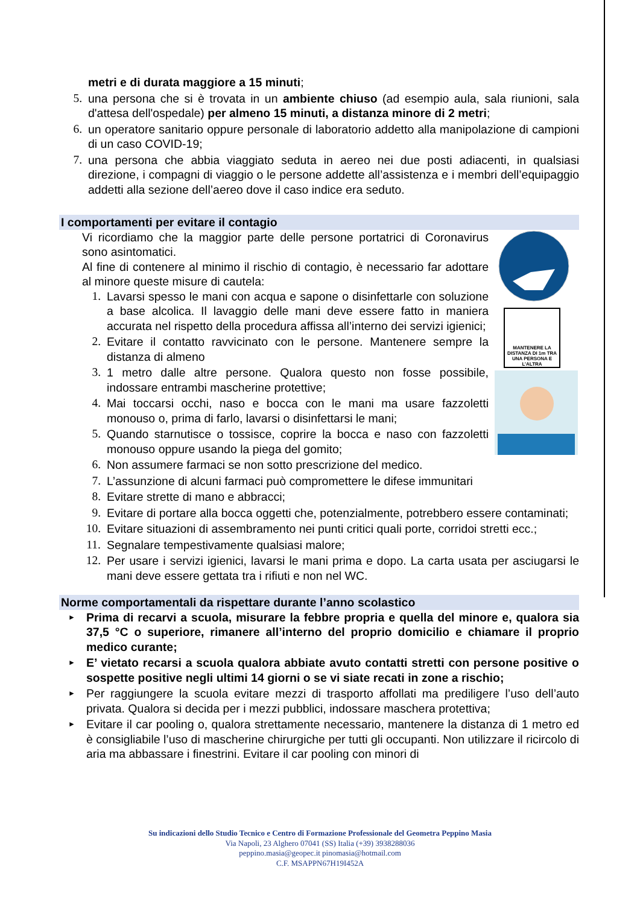metri e di durata maggiore a 15 minuti;
5. una persona che si è trovata in un ambiente chiuso (ad esempio aula, sala riunioni, sala d'attesa dell'ospedale) per almeno 15 minuti, a distanza minore di 2 metri;
6. un operatore sanitario oppure personale di laboratorio addetto alla manipolazione di campioni di un caso COVID-19;
7. una persona che abbia viaggiato seduta in aereo nei due posti adiacenti, in qualsiasi direzione, i compagni di viaggio o le persone addette all’assistenza e i membri dell’equipaggio addetti alla sezione dell’aereo dove il caso indice era seduto.
I comportamenti per evitare il contagio
MANTENERE LA DISTANZA DI 1m TRA UNA PERSONA E L’ALTRA
Vi ricordiamo che la maggior parte delle persone portatrici di Coronavirus sono asintomatici.
Al fine di contenere al minimo il rischio di contagio, è necessario far adottare al minore queste misure di cautela:
1. Lavarsi spesso le mani con acqua e sapone o disinfettarle con soluzione a base alcolica. Il lavaggio delle mani deve essere fatto in maniera accurata nel rispetto della procedura affissa all’interno dei servizi igienici;
2. Evitare il contatto ravvicinato con le persone. Mantenere sempre la distanza di almeno
3. 1 metro dalle altre persone. Qualora questo non fosse possibile, indossare entrambi mascherine protettive;
4. Mai toccarsi occhi, naso e bocca con le mani ma usare fazzoletti monouso o, prima di farlo, lavarsi o disinfettarsi le mani;
5. Quando starnutisce o tossisce, coprire la bocca e naso con fazzoletti monouso oppure usando la piega del gomito;
6. Non assumere farmaci se non sotto prescrizione del medico.
7. L’assunzione di alcuni farmaci può compromettere le difese immunitari
8. Evitare strette di mano e abbracci;
9. Evitare di portare alla bocca oggetti che, potenzialmente, potrebbero essere contaminati;
10. Evitare situazioni di assembramento nei punti critici quali porte, corridoi stretti ecc.;
11. Segnalare tempestivamente qualsiasi malore;
12. Per usare i servizi igienici, lavarsi le mani prima e dopo. La carta usata per asciugarsi le mani deve essere gettata tra i rifiuti e non nel WC.
Norme comportamentali da rispettare durante l’anno scolastico
► Prima di recarvi a scuola, misurare la febbre propria e quella del minore e, qualora sia 37,5 °C o superiore, rimanere all’interno del proprio domicilio e chiamare il proprio medico curante;
► E’ vietato recarsi a scuola qualora abbiate avuto contatti stretti con persone positive o sospette positive negli ultimi 14 giorni o se vi siate recati in zone a rischio;
► Per raggiungere la scuola evitare mezzi di trasporto affollati ma prediligere l’uso dell’auto privata. Qualora si decida per i mezzi pubblici, indossare maschera protettiva;
► Evitare il car pooling o, qualora strettamente necessario, mantenere la distanza di 1 metro ed è consigliabile l’uso di mascherine chirurgiche per tutti gli occupanti. Non utilizzare il ricircolo di aria ma abbassare i finestrini. Evitare il car pooling con minori di
Su indicazioni dello Studio Tecnico e Centro di Formazione Professionale del Geometra Peppino Masia
Via Napoli, 23 Alghero 07041 (SS) Italia (+39) 3938288036
peppino.masia@geopec.it pinomasia@hotmail.com
C.F. MSAPPN67H19I452A